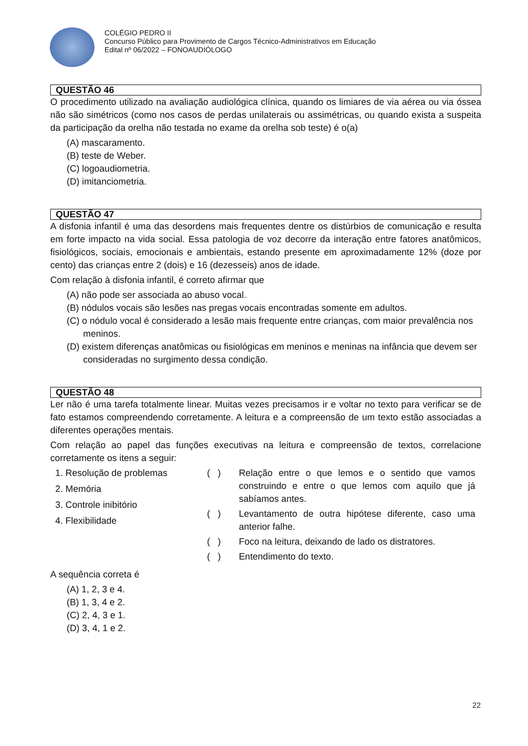COLÉGIO PEDRO II
Concurso Público para Provimento de Cargos Técnico-Administrativos em Educação
Edital nº 06/2022 – FONOAUDIÓLOGO
QUESTÃO 46
O procedimento utilizado na avaliação audiológica clínica, quando os limiares de via aérea ou via óssea não são simétricos (como nos casos de perdas unilaterais ou assimétricas, ou quando exista a suspeita da participação da orelha não testada no exame da orelha sob teste) é o(a)
(A) mascaramento.
(B) teste de Weber.
(C) logoaudiometria.
(D) imitanciometria.
QUESTÃO 47
A disfonia infantil é uma das desordens mais frequentes dentre os distúrbios de comunicação e resulta em forte impacto na vida social. Essa patologia de voz decorre da interação entre fatores anatômicos, fisiológicos, sociais, emocionais e ambientais, estando presente em aproximadamente 12% (doze por cento) das crianças entre 2 (dois) e 16 (dezesseis) anos de idade.
Com relação à disfonia infantil, é correto afirmar que
(A) não pode ser associada ao abuso vocal.
(B) nódulos vocais são lesões nas pregas vocais encontradas somente em adultos.
(C) o nódulo vocal é considerado a lesão mais frequente entre crianças, com maior prevalência nos meninos.
(D) existem diferenças anatômicas ou fisiológicas em meninos e meninas na infância que devem ser consideradas no surgimento dessa condição.
QUESTÃO 48
Ler não é uma tarefa totalmente linear. Muitas vezes precisamos ir e voltar no texto para verificar se de fato estamos compreendendo corretamente. A leitura e a compreensão de um texto estão associadas a diferentes operações mentais.
Com relação ao papel das funções executivas na leitura e compreensão de textos, correlacione corretamente os itens a seguir:
1. Resolução de problemas
2. Memória
3. Controle inibitório
4. Flexibilidade
( ) Relação entre o que lemos e o sentido que vamos construindo e entre o que lemos com aquilo que já sabíamos antes.
( ) Levantamento de outra hipótese diferente, caso uma anterior falhe.
( ) Foco na leitura, deixando de lado os distratores.
( ) Entendimento do texto.
A sequência correta é
(A) 1, 2, 3 e 4.
(B) 1, 3, 4 e 2.
(C) 2, 4, 3 e 1.
(D) 3, 4, 1 e 2.
22